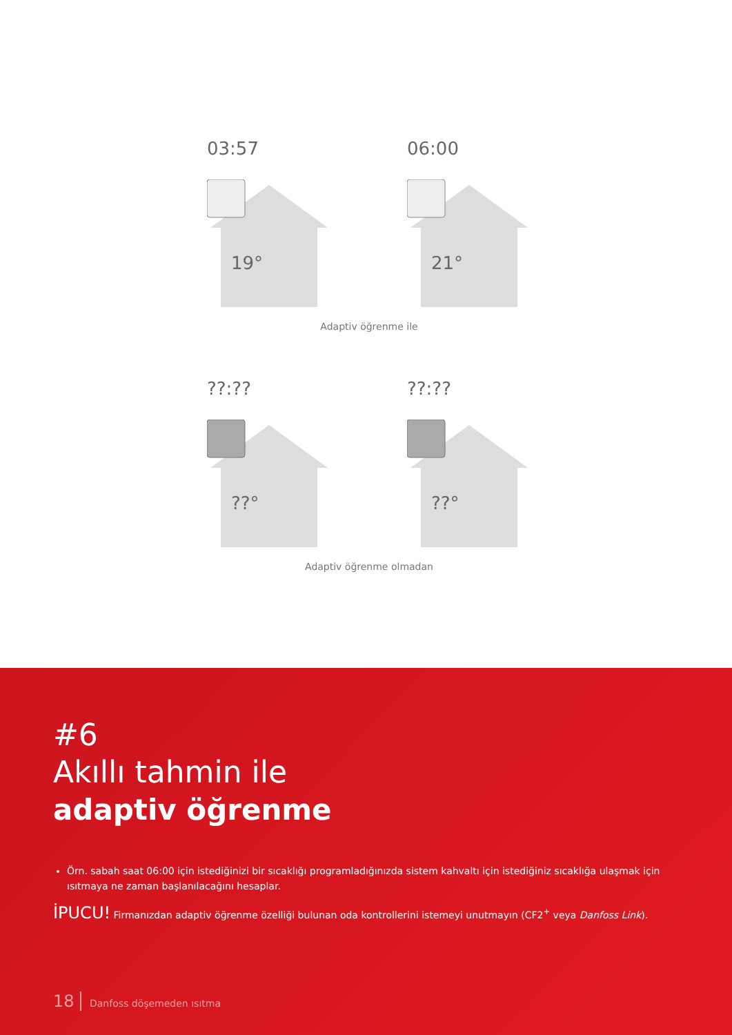03:57
19°
06:00
21°
Adaptiv öğrenme ile
??:??
??°
??:??
??°
Adaptiv öğrenme olmadan
#6
Akıllı tahmin ile
adaptiv öğrenme
Örn. sabah saat 06:00 için istediğinizi bir sıcaklığı programladığınızda sistem kahvaltı için istediğiniz sıcaklığa ulaşmak için ısıtmaya ne zaman başlanılacağını hesaplar.
İPUCU! Firmanızdan adaptiv öğrenme özelliği bulunan oda kontrollerini istemeyi unutmayın (CF2<sup>+</sup> veya Danfoss Link).
18 Danfoss döşemeden ısıtma